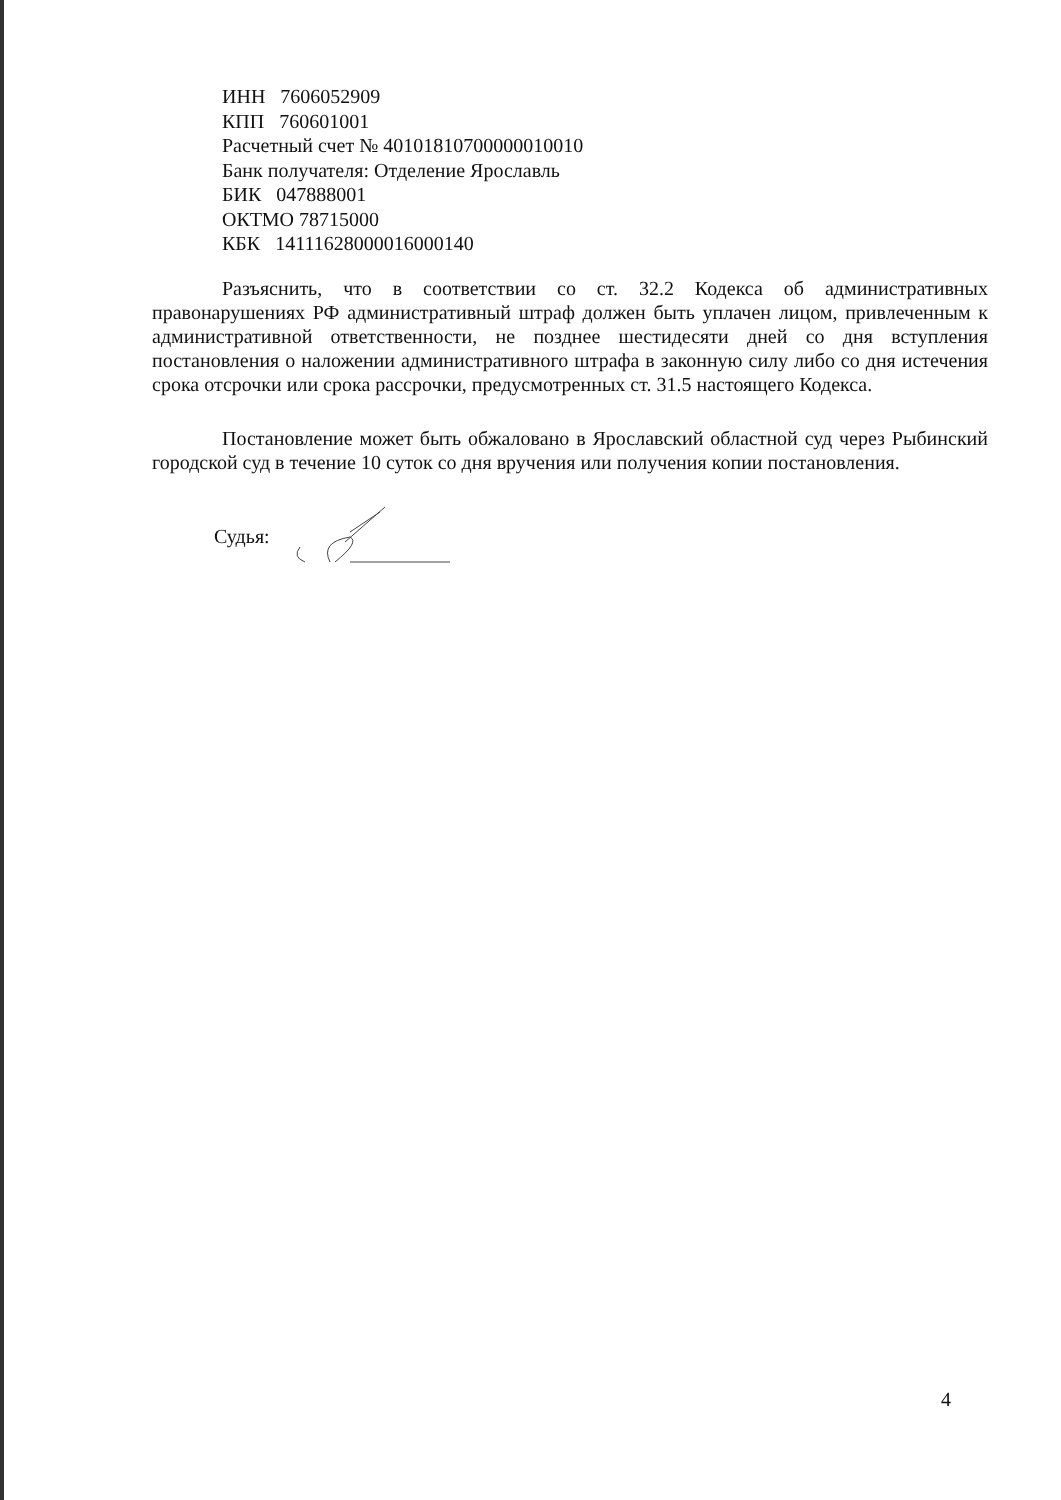ИНН 7606052909
КПП 760601001
Расчетный счет № 40101810700000010010
Банк получателя: Отделение Ярославль
БИК 047888001
ОКТМО 78715000
КБК 14111628000016000140
Разъяснить, что в соответствии со ст. 32.2 Кодекса об административных правонарушениях РФ административный штраф должен быть уплачен лицом, привлеченным к административной ответственности, не позднее шестидесяти дней со дня вступления постановления о наложении административного штрафа в законную силу либо со дня истечения срока отсрочки или срока рассрочки, предусмотренных ст. 31.5 настоящего Кодекса.
Постановление может быть обжаловано в Ярославский областной суд через Рыбинский городской суд в течение 10 суток со дня вручения или получения копии постановления.
Судья:
4